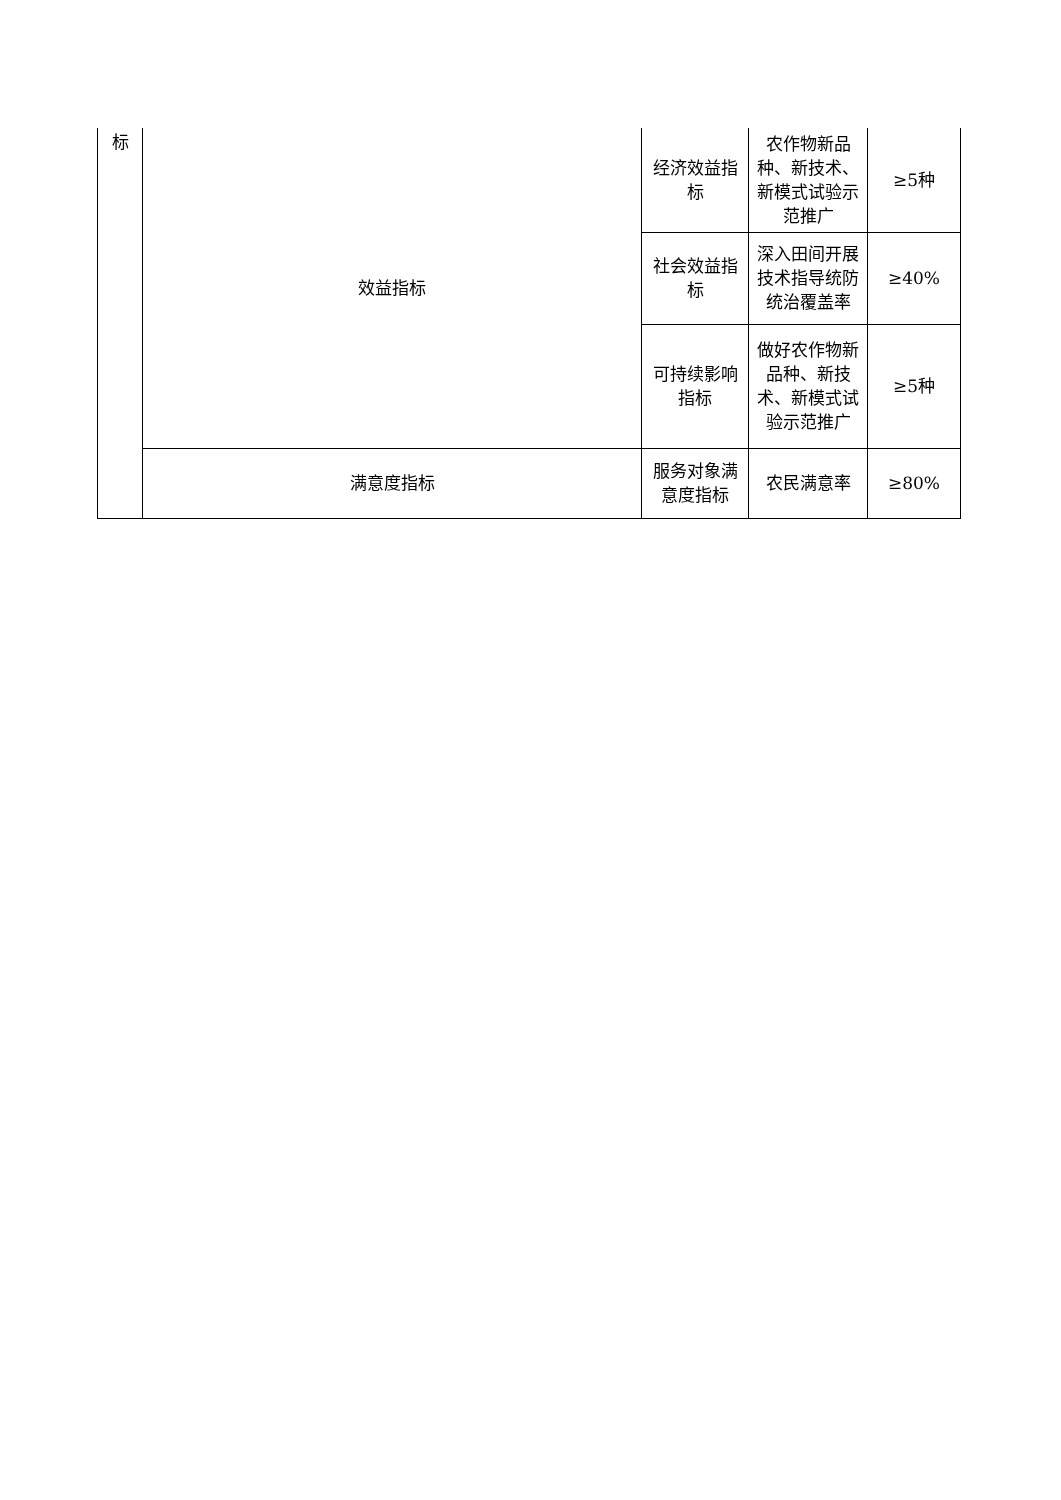| 标 | 效益指标 | 经济效益指标 | 农作物新品种、新技术、新模式试验示范推广 | ≥5种 |
| | | 社会效益指标 | 深入田间开展技术指导统防统治覆盖率 | ≥40% |
| | | 可持续影响指标 | 做好农作物新品种、新技术、新模式试验示范推广 | ≥5种 |
| | 满意度指标 | 服务对象满意度指标 | 农民满意率 | ≥80% |